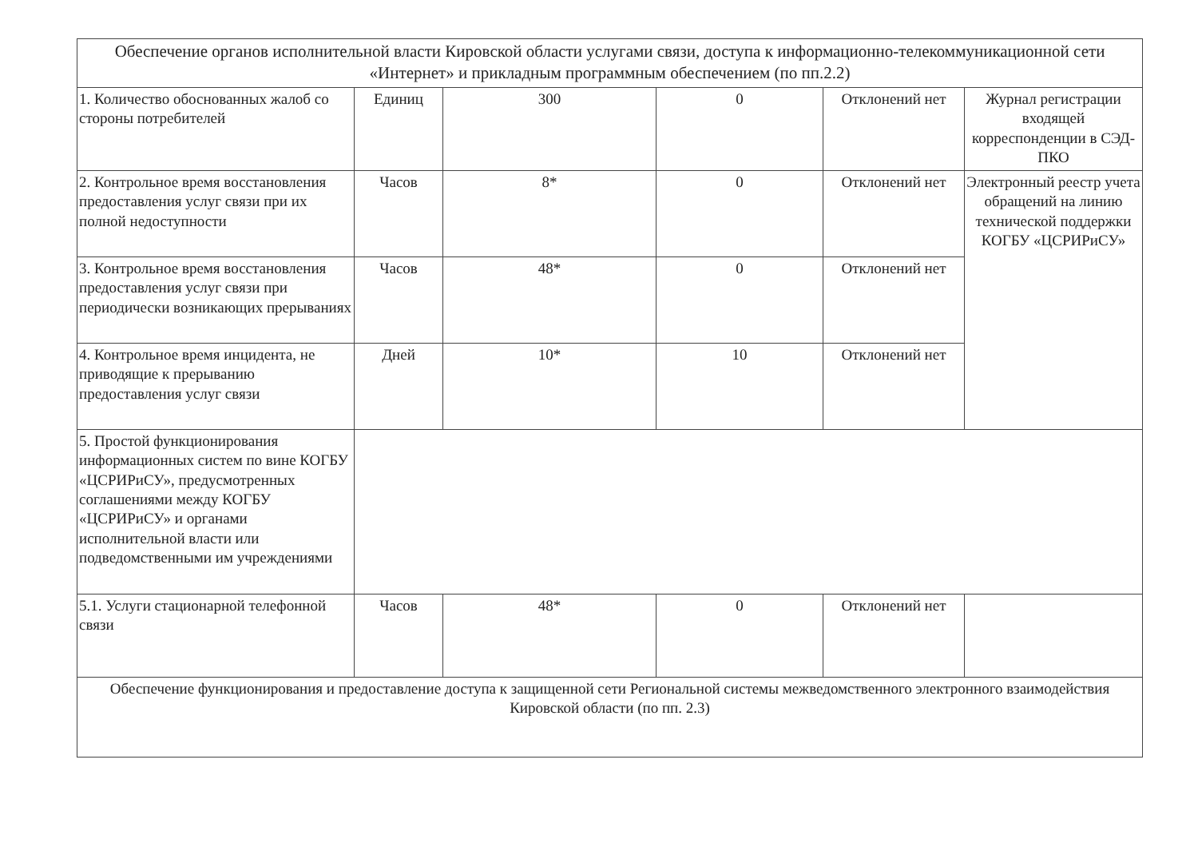| Обеспечение органов исполнительной власти Кировской области услугами связи, доступа к информационно-телекоммуникационной сети «Интернет» и прикладным программным обеспечением (по пп.2.2) | | | | | |
| 1. Количество обоснованных жалоб со стороны потребителей | Единиц | 300 | 0 | Отклонений нет | Журнал регистрации входящей корреспонденции в СЭД-ПКО |
| 2. Контрольное время восстановления предоставления услуг связи при их полной недоступности | Часов | 8* | 0 | Отклонений нет | Электронный реестр учета обращений на линию технической поддержки КОГБУ «ЦСРИРиСУ» |
| 3. Контрольное время восстановления предоставления услуг связи при периодически возникающих прерываниях | Часов | 48* | 0 | Отклонений нет | |
| 4. Контрольное время инцидента, не приводящие к прерыванию предоставления услуг связи | Дней | 10* | 10 | Отклонений нет | |
| 5. Простой функционирования информационных систем по вине КОГБУ «ЦСРИРиСУ», предусмотренных соглашениями между КОГБУ «ЦСРИРиСУ» и органами исполнительной власти или подведомственными им учреждениями | | | | | |
| 5.1. Услуги стационарной телефонной связи | Часов | 48* | 0 | Отклонений нет | |
| Обеспечение функционирования и предоставление доступа к защищенной сети Региональной системы межведомственного электронного взаимодействия Кировской области (по пп. 2.3) | | | | | |